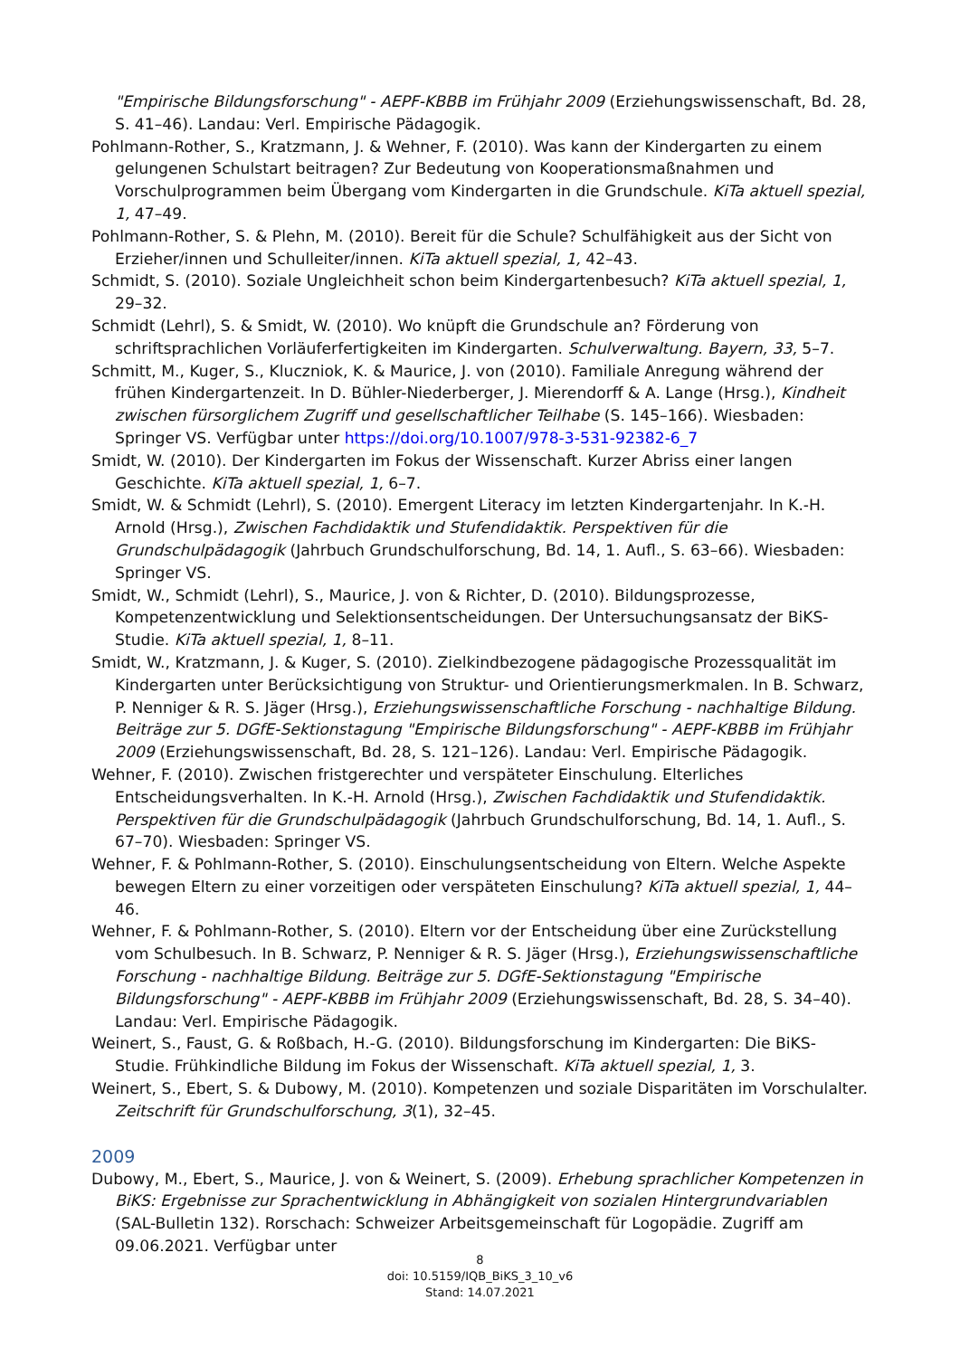"Empirische Bildungsforschung" - AEPF-KBBB im Frühjahr 2009 (Erziehungswissenschaft, Bd. 28, S. 41–46). Landau: Verl. Empirische Pädagogik.
Pohlmann-Rother, S., Kratzmann, J. & Wehner, F. (2010). Was kann der Kindergarten zu einem gelungenen Schulstart beitragen? Zur Bedeutung von Kooperationsmaßnahmen und Vorschulprogrammen beim Übergang vom Kindergarten in die Grundschule. KiTa aktuell spezial, 1, 47–49.
Pohlmann-Rother, S. & Plehn, M. (2010). Bereit für die Schule? Schulfähigkeit aus der Sicht von Erzieher/innen und Schulleiter/innen. KiTa aktuell spezial, 1, 42–43.
Schmidt, S. (2010). Soziale Ungleichheit schon beim Kindergartenbesuch? KiTa aktuell spezial, 1, 29–32.
Schmidt (Lehrl), S. & Smidt, W. (2010). Wo knüpft die Grundschule an? Förderung von schriftsprachlichen Vorläuferfertigkeiten im Kindergarten. Schulverwaltung. Bayern, 33, 5–7.
Schmitt, M., Kuger, S., Kluczniok, K. & Maurice, J. von (2010). Familiale Anregung während der frühen Kindergartenzeit. In D. Bühler-Niederberger, J. Mierendorff & A. Lange (Hrsg.), Kindheit zwischen fürsorglichem Zugriff und gesellschaftlicher Teilhabe (S. 145–166). Wiesbaden: Springer VS. Verfügbar unter https://doi.org/10.1007/978-3-531-92382-6_7
Smidt, W. (2010). Der Kindergarten im Fokus der Wissenschaft. Kurzer Abriss einer langen Geschichte. KiTa aktuell spezial, 1, 6–7.
Smidt, W. & Schmidt (Lehrl), S. (2010). Emergent Literacy im letzten Kindergartenjahr. In K.-H. Arnold (Hrsg.), Zwischen Fachdidaktik und Stufendidaktik. Perspektiven für die Grundschulpädagogik (Jahrbuch Grundschulforschung, Bd. 14, 1. Aufl., S. 63–66). Wiesbaden: Springer VS.
Smidt, W., Schmidt (Lehrl), S., Maurice, J. von & Richter, D. (2010). Bildungsprozesse, Kompetenzentwicklung und Selektionsentscheidungen. Der Untersuchungsansatz der BiKS-Studie. KiTa aktuell spezial, 1, 8–11.
Smidt, W., Kratzmann, J. & Kuger, S. (2010). Zielkindbezogene pädagogische Prozessqualität im Kindergarten unter Berücksichtigung von Struktur- und Orientierungsmerkmalen. In B. Schwarz, P. Nenniger & R. S. Jäger (Hrsg.), Erziehungswissenschaftliche Forschung - nachhaltige Bildung. Beiträge zur 5. DGfE-Sektionstagung "Empirische Bildungsforschung" - AEPF-KBBB im Frühjahr 2009 (Erziehungswissenschaft, Bd. 28, S. 121–126). Landau: Verl. Empirische Pädagogik.
Wehner, F. (2010). Zwischen fristgerechter und verspäteter Einschulung. Elterliches Entscheidungsverhalten. In K.-H. Arnold (Hrsg.), Zwischen Fachdidaktik und Stufendidaktik. Perspektiven für die Grundschulpädagogik (Jahrbuch Grundschulforschung, Bd. 14, 1. Aufl., S. 67–70). Wiesbaden: Springer VS.
Wehner, F. & Pohlmann-Rother, S. (2010). Einschulungsentscheidung von Eltern. Welche Aspekte bewegen Eltern zu einer vorzeitigen oder verspäteten Einschulung? KiTa aktuell spezial, 1, 44–46.
Wehner, F. & Pohlmann-Rother, S. (2010). Eltern vor der Entscheidung über eine Zurückstellung vom Schulbesuch. In B. Schwarz, P. Nenniger & R. S. Jäger (Hrsg.), Erziehungswissenschaftliche Forschung - nachhaltige Bildung. Beiträge zur 5. DGfE-Sektionstagung "Empirische Bildungsforschung" - AEPF-KBBB im Frühjahr 2009 (Erziehungswissenschaft, Bd. 28, S. 34–40). Landau: Verl. Empirische Pädagogik.
Weinert, S., Faust, G. & Roßbach, H.-G. (2010). Bildungsforschung im Kindergarten: Die BiKS-Studie. Frühkindliche Bildung im Fokus der Wissenschaft. KiTa aktuell spezial, 1, 3.
Weinert, S., Ebert, S. & Dubowy, M. (2010). Kompetenzen und soziale Disparitäten im Vorschulalter. Zeitschrift für Grundschulforschung, 3(1), 32–45.
2009
Dubowy, M., Ebert, S., Maurice, J. von & Weinert, S. (2009). Erhebung sprachlicher Kompetenzen in BiKS: Ergebnisse zur Sprachentwicklung in Abhängigkeit von sozialen Hintergrundvariablen (SAL-Bulletin 132). Rorschach: Schweizer Arbeitsgemeinschaft für Logopädie. Zugriff am 09.06.2021. Verfügbar unter
8
doi: 10.5159/IQB_BiKS_3_10_v6
Stand: 14.07.2021